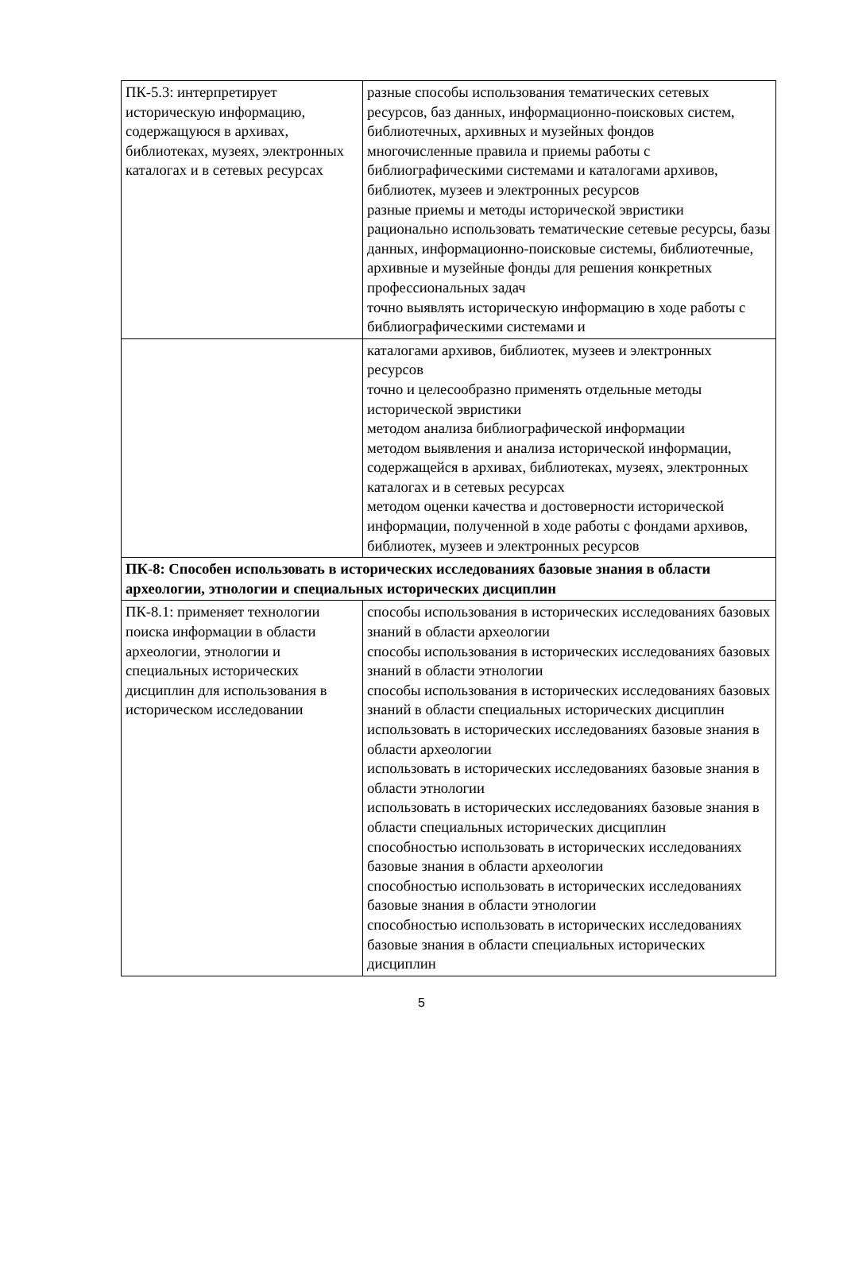| ПК-5.3: интерпретирует историческую информацию, содержащуюся в архивах, библиотеках, музеях, электронных каталогах и в сетевых ресурсах | разные способы использования тематических сетевых ресурсов, баз данных, информационно-поисковых систем, библиотечных, архивных и музейных фондов многочисленные правила и приемы работы с библиографическими системами и каталогами архивов, библиотек, музеев и электронных ресурсов разные приемы и методы исторической эвристики рационально использовать тематические сетевые ресурсы, базы данных, информационно-поисковые системы, библиотечные, архивные и музейные фонды для решения конкретных профессиональных задач точно выявлять историческую информацию в ходе работы с библиографическими системами и |
| | каталогами архивов, библиотек, музеев и электронных ресурсов точно и целесообразно применять отдельные методы исторической эвристики методом анализа библиографической информации методом выявления и анализа исторической информации, содержащейся в архивах, библиотеках, музеях, электронных каталогах и в сетевых ресурсах методом оценки качества и достоверности исторической информации, полученной в ходе работы с фондами архивов, библиотек, музеев и электронных ресурсов |
| ПК-8: Способен использовать в исторических исследованиях базовые знания в области археологии, этнологии и специальных исторических дисциплин | |
| ПК-8.1: применяет технологии поиска информации в области археологии, этнологии и специальных исторических дисциплин для использования в историческом исследовании | способы использования в исторических исследованиях базовых знаний в области археологии способы использования в исторических исследованиях базовых знаний в области этнологии способы использования в исторических исследованиях базовых знаний в области специальных исторических дисциплин использовать в исторических исследованиях базовые знания в области археологии использовать в исторических исследованиях базовые знания в области этнологии использовать в исторических исследованиях базовые знания в области специальных исторических дисциплин способностью использовать в исторических исследованиях базовые знания в области археологии способностью использовать в исторических исследованиях базовые знания в области этнологии способностью использовать в исторических исследованиях базовые знания в области специальных исторических дисциплин |
5